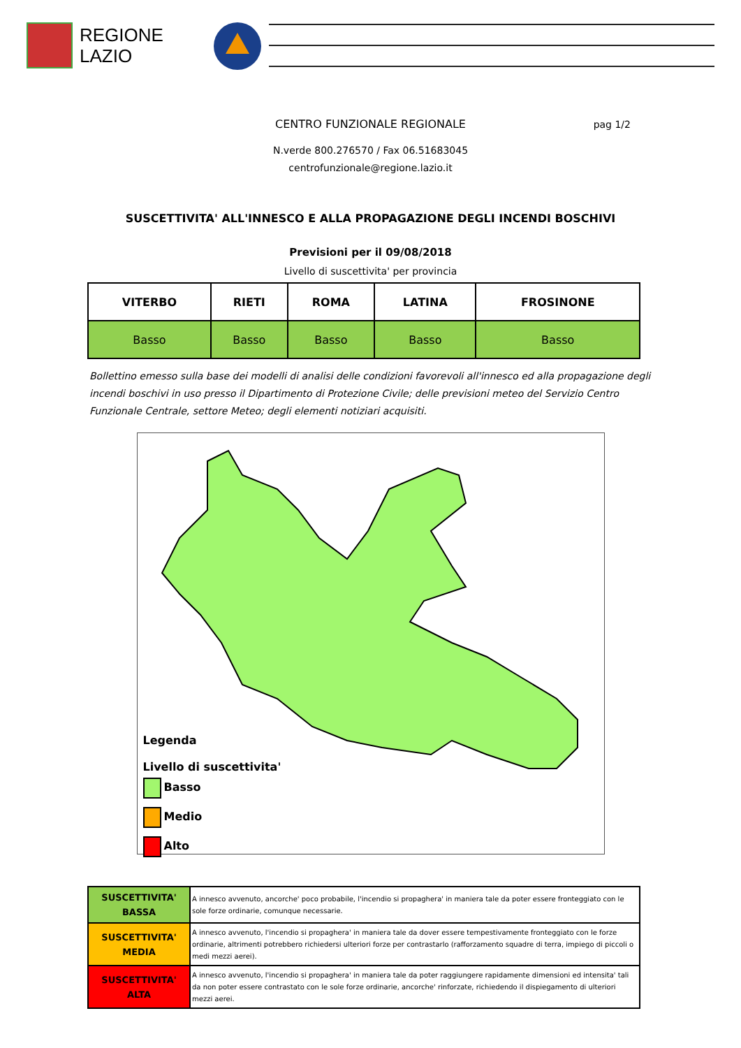REGIONE
LAZIO
CENTRO FUNZIONALE REGIONALE pag 1/2
N.verde 800.276570 / Fax 06.51683045
centrofunzionale@regione.lazio.it
SUSCETTIVITA' ALL'INNESCO E ALLA PROPAGAZIONE DEGLI INCENDI BOSCHIVI
Previsioni per il 09/08/2018
Livello di suscettivita' per provincia
| VITERBO | RIETI | ROMA | LATINA | FROSINONE |
| --- | --- | --- | --- | --- |
| Basso | Basso | Basso | Basso | Basso |
Bollettino emesso sulla base dei modelli di analisi delle condizioni favorevoli all'innesco ed alla propagazione degli incendi boschivi in uso presso il Dipartimento di Protezione Civile; delle previsioni meteo del Servizio Centro Funzionale Centrale, settore Meteo; degli elementi notiziari acquisiti.
Legenda
Livello di suscettivita'
Basso
Medio
Alto
| SUSCETTIVITA' BASSA | A innesco avvenuto, ancorche' poco probabile, l'incendio si propaghera' in maniera tale da poter essere fronteggiato con le sole forze ordinarie, comunque necessarie. |
| SUSCETTIVITA' MEDIA | A innesco avvenuto, l'incendio si propaghera' in maniera tale da dover essere tempestivamente fronteggiato con le forze ordinarie, altrimenti potrebbero richiedersi ulteriori forze per contrastarlo (rafforzamento squadre di terra, impiego di piccoli o medi mezzi aerei). |
| SUSCETTIVITA' ALTA | A innesco avvenuto, l'incendio si propaghera' in maniera tale da poter raggiungere rapidamente dimensioni ed intensita' tali da non poter essere contrastato con le sole forze ordinarie, ancorche' rinforzate, richiedendo il dispiegamento di ulteriori mezzi aerei. |